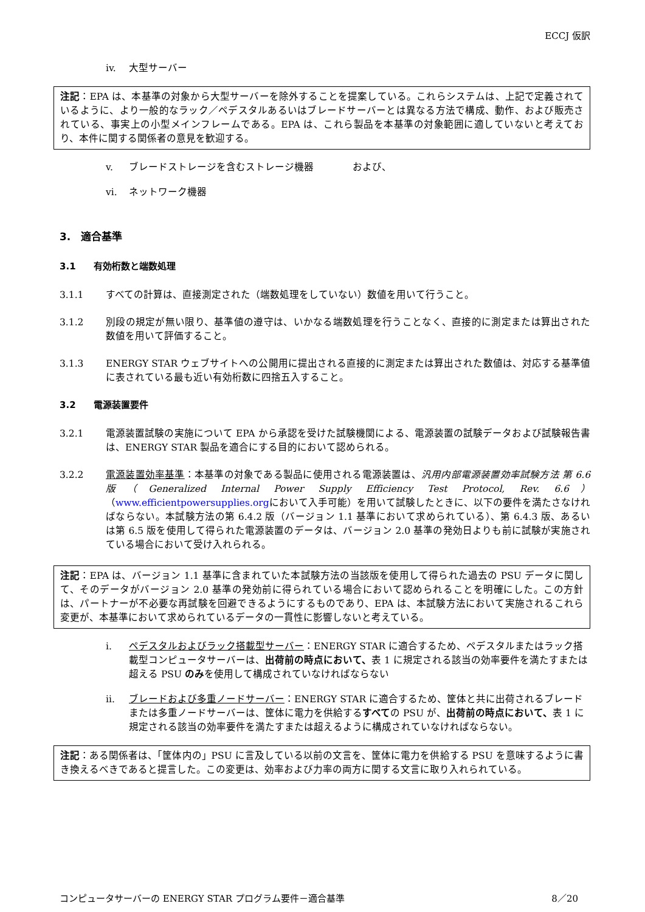ECCJ 仮訳
iv. 大型サーバー
注記：EPA は、本基準の対象から大型サーバーを除外することを提案している。これらシステムは、上記で定義されているように、より一般的なラック／ペデスタルあるいはブレードサーバーとは異なる方法で構成、動作、および販売されている、事実上の小型メインフレームである。EPA は、これら製品を本基準の対象範囲に適していないと考えており、本件に関する関係者の意見を歓迎する。
v. ブレードストレージを含むストレージ機器　　　　および、
vi. ネットワーク機器
3.　適合基準
3.1 有効桁数と端数処理
3.1.1 すべての計算は、直接測定された（端数処理をしていない）数値を用いて行うこと。
3.1.2 別段の規定が無い限り、基準値の遵守は、いかなる端数処理を行うことなく、直接的に測定または算出された数値を用いて評価すること。
3.1.3 ENERGY STAR ウェブサイトへの公開用に提出される直接的に測定または算出された数値は、対応する基準値に表されている最も近い有効桁数に四捨五入すること。
3.2 電源装置要件
3.2.1 電源装置試験の実施について EPA から承認を受けた試験機関による、電源装置の試験データおよび試験報告書は、ENERGY STAR 製品を適合にする目的において認められる。
3.2.2 電源装置効率基準：本基準の対象である製品に使用される電源装置は、汎用内部電源装置効率試験方法 第 6.6 版（Generalized Internal Power Supply Efficiency Test Protocol, Rev. 6.6）（www.efficientpowersupplies.orgにおいて入手可能）を用いて試験したときに、以下の要件を満たさなければならない。本試験方法の第 6.4.2 版（バージョン 1.1 基準において求められている）、第 6.4.3 版、あるいは第 6.5 版を使用して得られた電源装置のデータは、バージョン 2.0 基準の発効日よりも前に試験が実施されている場合において受け入れられる。
注記：EPA は、バージョン 1.1 基準に含まれていた本試験方法の当該版を使用して得られた過去の PSU データに関して、そのデータがバージョン 2.0 基準の発効前に得られている場合において認められることを明確にした。この方針は、パートナーが不必要な再試験を回避できるようにするものであり、EPA は、本試験方法において実施されるこれら変更が、本基準において求められているデータの一貫性に影響しないと考えている。
i. ペデスタルおよびラック搭載型サーバー：ENERGY STAR に適合するため、ペデスタルまたはラック搭載型コンピュータサーバーは、出荷前の時点において、表 1 に規定される該当の効率要件を満たすまたは超える PSU のみを使用して構成されていなければならない
ii. ブレードおよび多重ノードサーバー：ENERGY STAR に適合するため、筐体と共に出荷されるブレードまたは多重ノードサーバーは、筐体に電力を供給するすべての PSU が、出荷前の時点において、表 1 に規定される該当の効率要件を満たすまたは超えるように構成されていなければならない。
注記：ある関係者は、「筐体内の」PSU に言及している以前の文言を、筐体に電力を供給する PSU を意味するように書き換えるべきであると提言した。この変更は、効率および力率の両方に関する文言に取り入れられている。
コンピュータサーバーの ENERGY STAR プログラム要件－適合基準 8／20